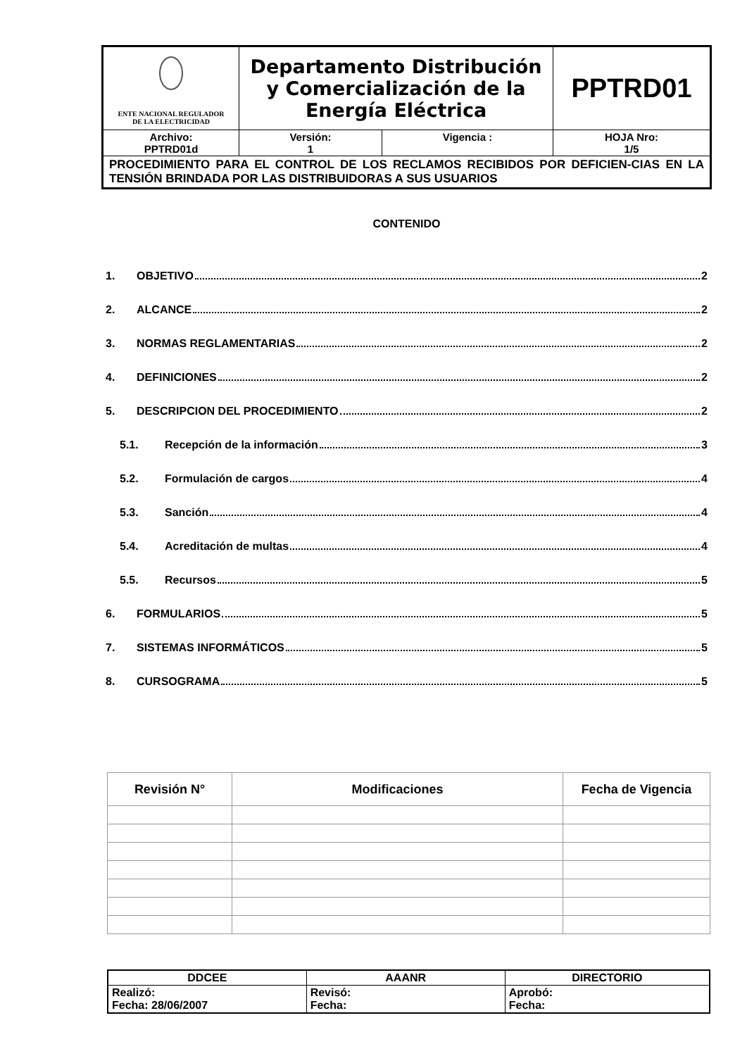| ENTE NACIONAL REGULADOR DE LA ELECTRICIDAD | Departamento Distribución y Comercialización de la Energía Eléctrica | | PPTRD01 |
| Archivo: PPTRD01d | Versión: 1 | Vigencia : | HOJA Nro: 1/5 |
| PROCEDIMIENTO PARA EL CONTROL DE LOS RECLAMOS RECIBIDOS POR DEFICIEN-CIAS EN LA TENSIÓN BRINDADA POR LAS DISTRIBUIDORAS A SUS USUARIOS | | | |
CONTENIDO
1. OBJETIVO 2
2. ALCANCE 2
3. NORMAS REGLAMENTARIAS 2
4. DEFINICIONES 2
5. DESCRIPCION DEL PROCEDIMIENTO 2
5.1. Recepción de la información 3
5.2. Formulación de cargos 4
5.3. Sanción 4
5.4. Acreditación de multas 4
5.5. Recursos 5
6. FORMULARIOS 5
7. SISTEMAS INFORMÁTICOS 5
8. CURSOGRAMA 5
| Revisión N° | Modificaciones | Fecha de Vigencia |
| --- | --- | --- |
| DDCEE | AAANR | DIRECTORIO |
| Realizó: Fecha: 28/06/2007 | Revisó: Fecha: | Aprobó: Fecha: |